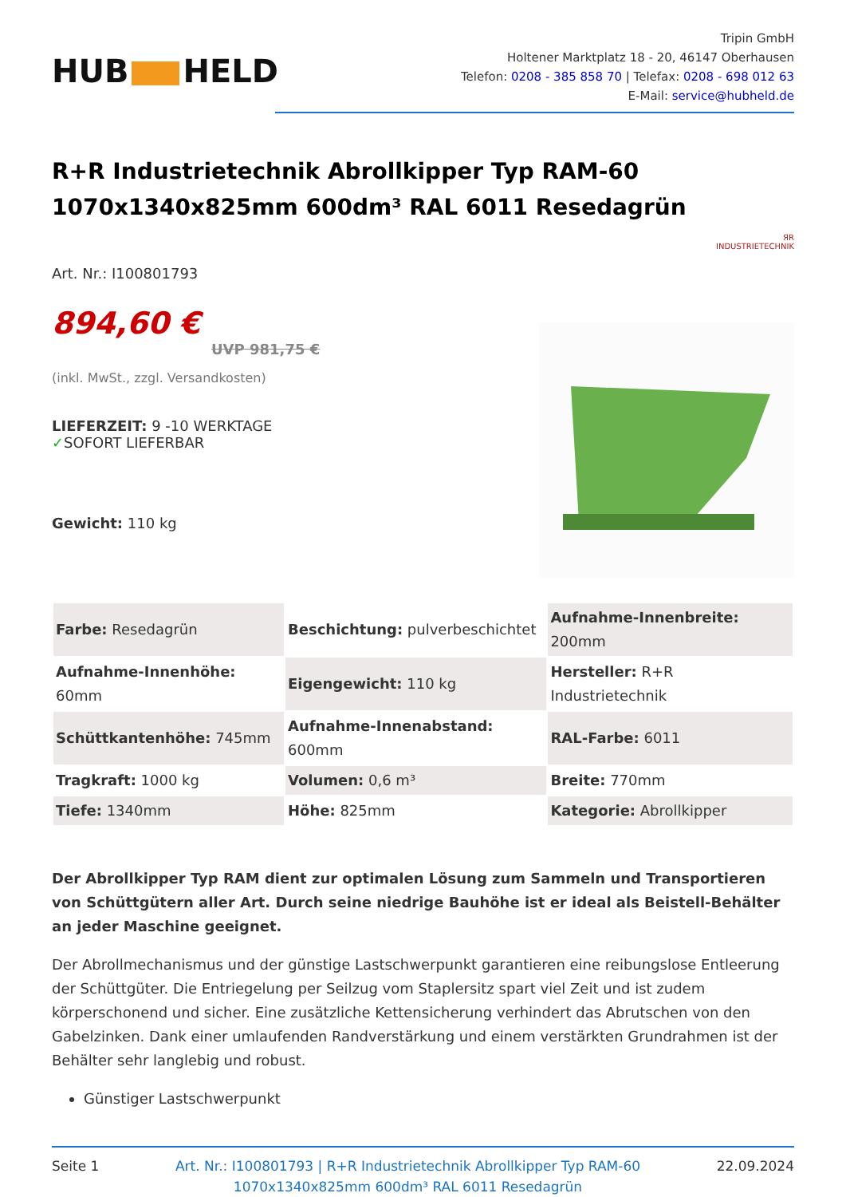HUB HELD
Tripin GmbH
Holtener Marktplatz 18 - 20, 46147 Oberhausen
Telefon: 0208 - 385 858 70 | Telefax: 0208 - 698 012 63
E-Mail: service@hubheld.de
R+R Industrietechnik Abrollkipper Typ RAM-60 1070x1340x825mm 600dm³ RAL 6011 Resedagrün
ЯR
INDUSTRIETECHNIK
Art. Nr.: I100801793
894,60 €
UVP 981,75 €
(inkl. MwSt., zzgl. Versandkosten)
LIEFERZEIT: 9 -10 WERKTAGE
✓SOFORT LIEFERBAR
Gewicht: 110 kg
| Farbe: Resedagrün | Beschichtung: pulverbeschichtet | Aufnahme-Innenbreite: 200mm |
| Aufnahme-Innenhöhe: 60mm | Eigengewicht: 110 kg | Hersteller: R+R Industrietechnik |
| Schüttkantenhöhe: 745mm | Aufnahme-Innenabstand: 600mm | RAL-Farbe: 6011 |
| Tragkraft: 1000 kg | Volumen: 0,6 m³ | Breite: 770mm |
| Tiefe: 1340mm | Höhe: 825mm | Kategorie: Abrollkipper |
Der Abrollkipper Typ RAM dient zur optimalen Lösung zum Sammeln und Transportieren von Schüttgütern aller Art. Durch seine niedrige Bauhöhe ist er ideal als Beistell-Behälter an jeder Maschine geeignet.
Der Abrollmechanismus und der günstige Lastschwerpunkt garantieren eine reibungslose Entleerung der Schüttgüter. Die Entriegelung per Seilzug vom Staplersitz spart viel Zeit und ist zudem körperschonend und sicher. Eine zusätzliche Kettensicherung verhindert das Abrutschen von den Gabelzinken. Dank einer umlaufenden Randverstärkung und einem verstärkten Grundrahmen ist der Behälter sehr langlebig und robust.
Günstiger Lastschwerpunkt
Seite 1 Art. Nr.: I100801793 | R+R Industrietechnik Abrollkipper Typ RAM-60
1070x1340x825mm 600dm³ RAL 6011 Resedagrün
22.09.2024